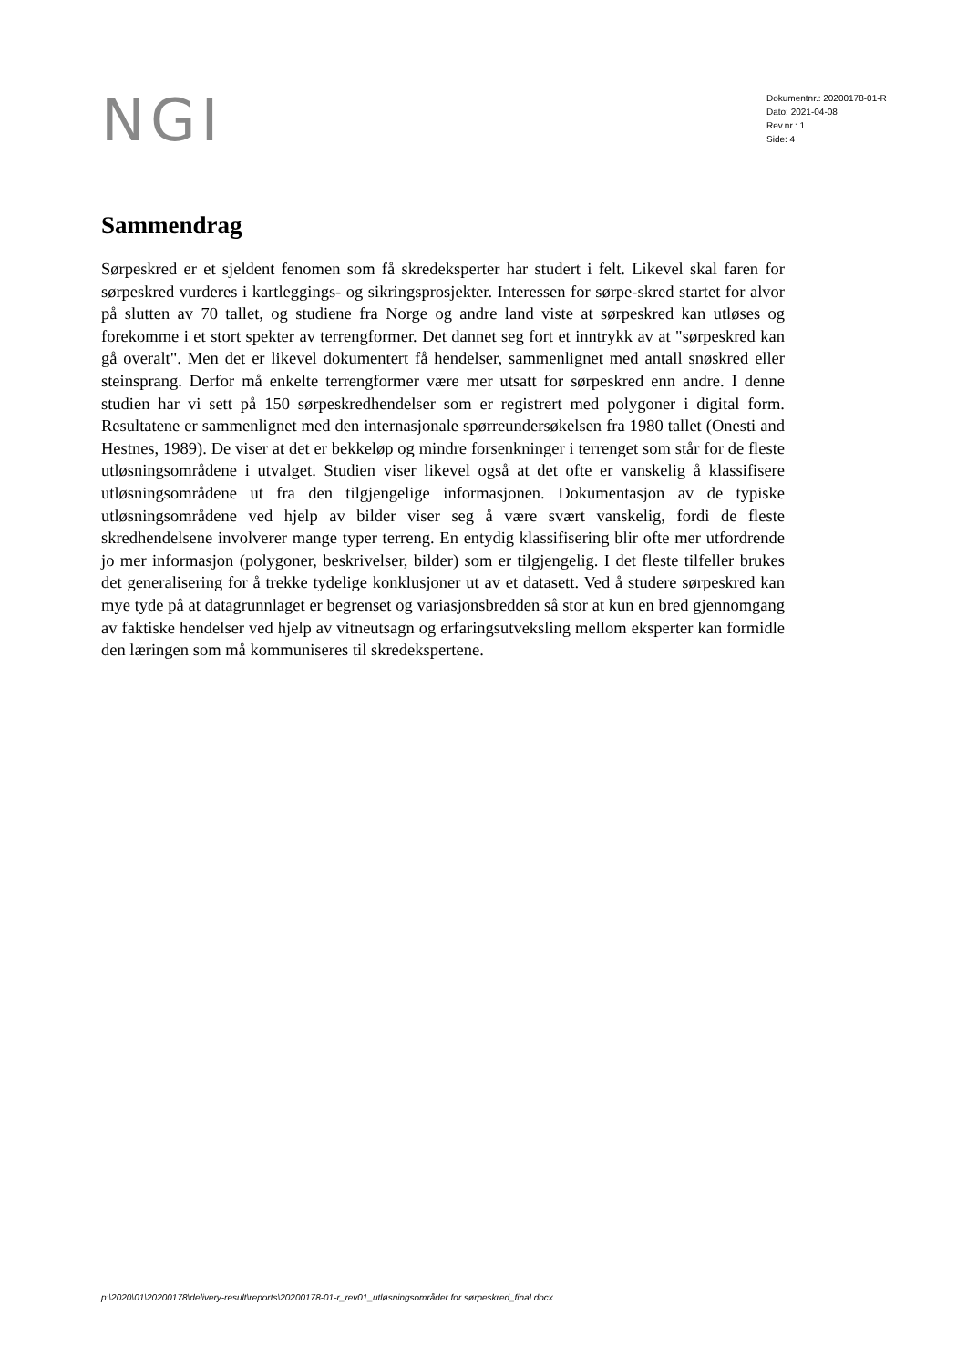NGI
Dokumentnr.: 20200178-01-R
Dato: 2021-04-08
Rev.nr.: 1
Side: 4
Sammendrag
Sørpeskred er et sjeldent fenomen som få skredeksperter har studert i felt. Likevel skal faren for sørpeskred vurderes i kartleggings- og sikringsprosjekter. Interessen for sørpe-skred startet for alvor på slutten av 70 tallet, og studiene fra Norge og andre land viste at sørpeskred kan utløses og forekomme i et stort spekter av terrengformer. Det dannet seg fort et inntrykk av at "sørpeskred kan gå overalt". Men det er likevel dokumentert få hendelser, sammenlignet med antall snøskred eller steinsprang. Derfor må enkelte terrengformer være mer utsatt for sørpeskred enn andre. I denne studien har vi sett på 150 sørpeskredhendelser som er registrert med polygoner i digital form. Resultatene er sammenlignet med den internasjonale spørreundersøkelsen fra 1980 tallet (Onesti and Hestnes, 1989). De viser at det er bekkeløp og mindre forsenkninger i terrenget som står for de fleste utløsningsområdene i utvalget. Studien viser likevel også at det ofte er vanskelig å klassifisere utløsningsområdene ut fra den tilgjengelige informasjonen. Dokumentasjon av de typiske utløsningsområdene ved hjelp av bilder viser seg å være svært vanskelig, fordi de fleste skredhendelsene involverer mange typer terreng. En entydig klassifisering blir ofte mer utfordrende jo mer informasjon (polygoner, beskrivelser, bilder) som er tilgjengelig. I det fleste tilfeller brukes det generalisering for å trekke tydelige konklusjoner ut av et datasett. Ved å studere sørpeskred kan mye tyde på at datagrunnlaget er begrenset og variasjonsbredden så stor at kun en bred gjennomgang av faktiske hendelser ved hjelp av vitneutsagn og erfaringsutveksling mellom eksperter kan formidle den læringen som må kommuniseres til skredekspertene.
p:\2020\01\20200178\delivery-result\reports\20200178-01-r_rev01_utløsningsområder for sørpeskred_final.docx